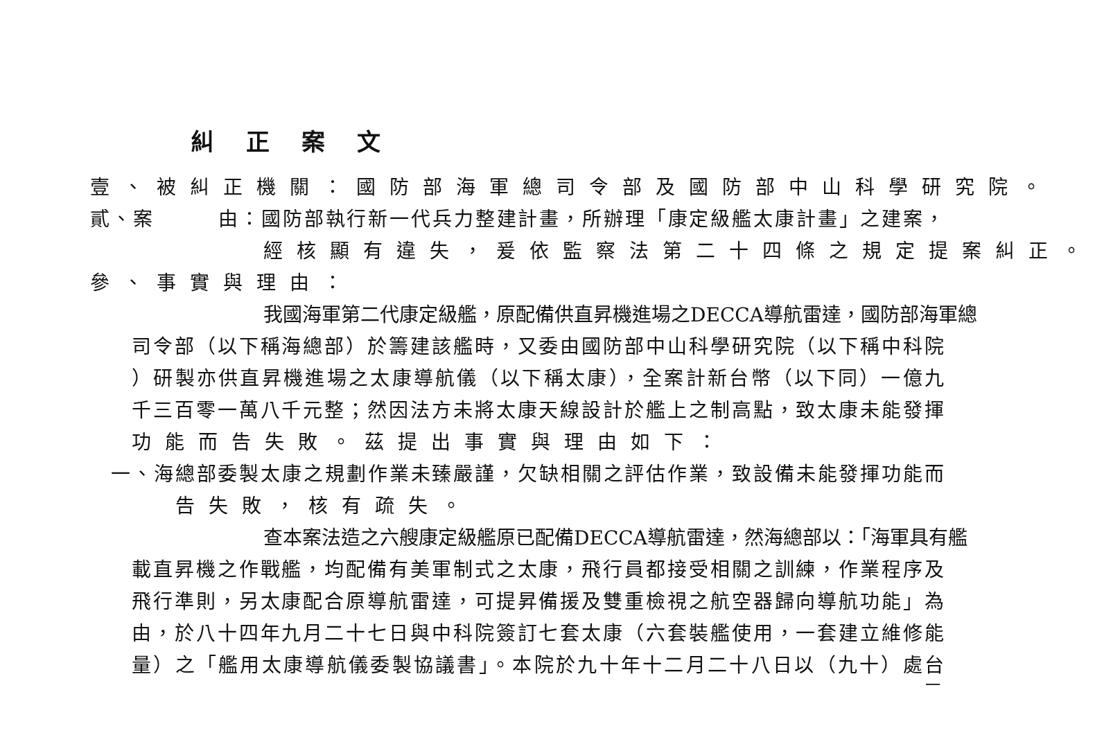糾正案文
壹、被糾正機關：國防部海軍總司令部及國防部中山科學研究院。
貳、案　　　由：國防部執行新一代兵力整建計畫，所辦理「康定級艦太康計畫」之建案，
經核顯有違失，爰依監察法第二十四條之規定提案糾正。
參、事實與理由：
我國海軍第二代康定級艦，原配備供直昇機進場之DECCA導航雷達，國防部海軍總
司令部（以下稱海總部）於籌建該艦時，又委由國防部中山科學研究院（以下稱中科院
）研製亦供直昇機進場之太康導航儀（以下稱太康），全案計新台幣（以下同）一億九
千三百零一萬八千元整；然因法方未將太康天線設計於艦上之制高點，致太康未能發揮
功能而告失敗。茲提出事實與理由如下：
一、海總部委製太康之規劃作業未臻嚴謹，欠缺相關之評估作業，致設備未能發揮功能而
告失敗，核有疏失。
查本案法造之六艘康定級艦原已配備DECCA導航雷達，然海總部以：「海軍具有艦
載直昇機之作戰艦，均配備有美軍制式之太康，飛行員都接受相關之訓練，作業程序及
飛行準則，另太康配合原導航雷達，可提昇備援及雙重檢視之航空器歸向導航功能」為
由，於八十四年九月二十七日與中科院簽訂七套太康（六套裝艦使用，一套建立維修能
量）之「艦用太康導航儀委製協議書」。本院於九十年十二月二十八日以（九十）處台
一